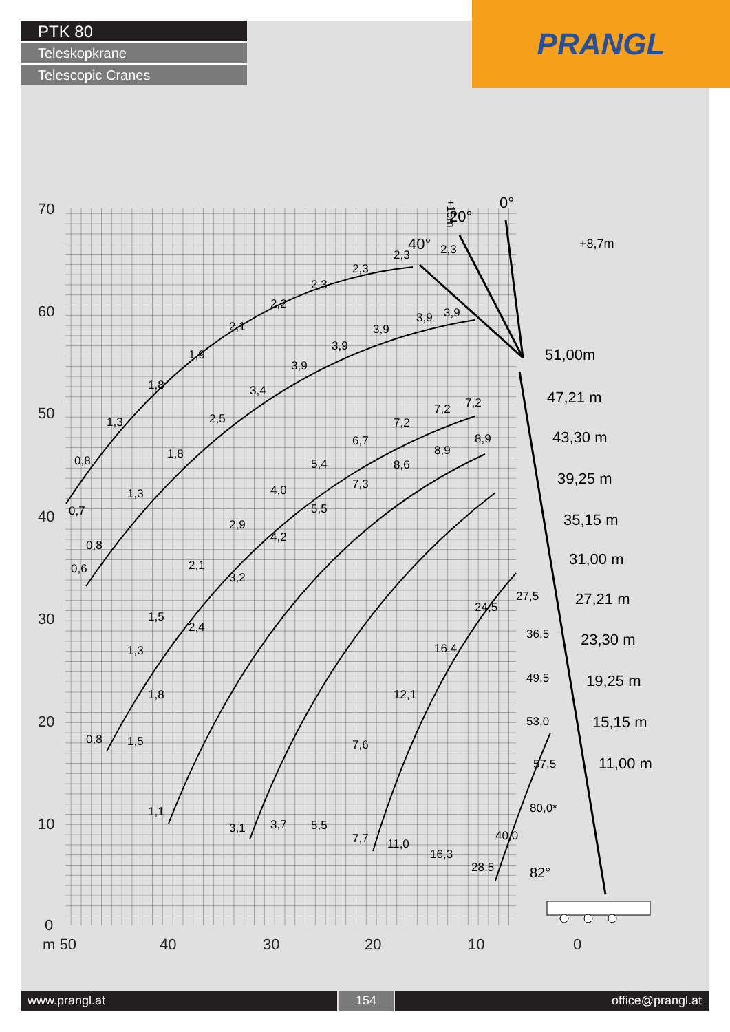PTK 80
Teleskopkrane
Telescopic Cranes
PRANGL
70
60
50
40
30
20
10
0
m 50
40
30
20
10
0
0°
20°
40°
+15m
51,00m
47,21 m
43,30 m
39,25 m
35,15 m
31,00 m
27,21 m
23,30 m
19,25 m
15,15 m
11,00 m
82°
+8,7m
0,8
0,7
1,3
1,8
1,9
2,1
2,2
2,3
2,3
2,3
2,3
0,8
0,6
1,3
1,8
2,5
3,4
3,9
3,9
3,9
3,9
3,9
0,8
1,5
1,3
1,5
2,1
2,9
4,0
5,4
6,7
7,2
7,2
7,2
1,1
1,8
2,4
3,2
4,2
5,5
7,3
8,6
8,9
8,9
3,1
3,7
5,5
7,7
11,0
16,3
28,5
40,0
80,0*
7,6
12,1
16,4
24,5
27,5
36,5
49,5
53,0
57,5
www.prangl.at 154 office@prangl.at